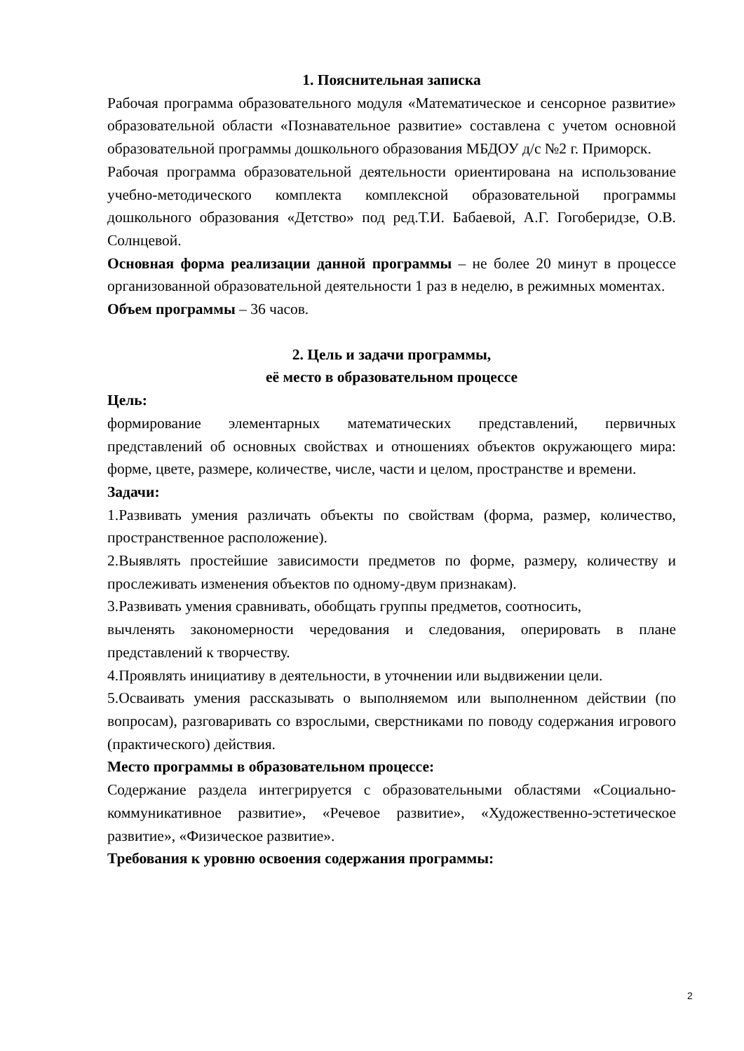1. Пояснительная записка
Рабочая программа образовательного модуля «Математическое и сенсорное развитие» образовательной области «Познавательное развитие» составлена с учетом основной образовательной программы дошкольного образования МБДОУ д/с №2 г. Приморск.
Рабочая программа образовательной деятельности ориентирована на использование учебно-методического комплекта комплексной образовательной программы дошкольного образования «Детство» под ред.Т.И. Бабаевой, А.Г. Гогоберидзе, О.В. Солнцевой.
Основная форма реализации данной программы – не более 20 минут в процессе организованной образовательной деятельности 1 раз в неделю, в режимных моментах.
Объем программы – 36 часов.
2. Цель и задачи программы,
её место в образовательном процессе
Цель:
формирование элементарных математических представлений, первичных представлений об основных свойствах и отношениях объектов окружающего мира: форме, цвете, размере, количестве, числе, части и целом, пространстве и времени.
Задачи:
1.Развивать умения различать объекты по свойствам (форма, размер, количество, пространственное расположение).
2.Выявлять простейшие зависимости предметов по форме, размеру, количеству и прослеживать изменения объектов по одному-двум признакам).
3.Развивать умения сравнивать, обобщать группы предметов, соотносить,
вычленять закономерности чередования и следования, оперировать в плане представлений к творчеству.
4.Проявлять инициативу в деятельности, в уточнении или выдвижении цели.
5.Осваивать умения рассказывать о выполняемом или выполненном действии (по вопросам), разговаривать со взрослыми, сверстниками по поводу содержания игрового (практического) действия.
Место программы в образовательном процессе:
Содержание раздела интегрируется с образовательными областями «Социально-коммуникативное развитие», «Речевое развитие», «Художественно-эстетическое развитие», «Физическое развитие».
Требования к уровню освоения содержания программы:
2